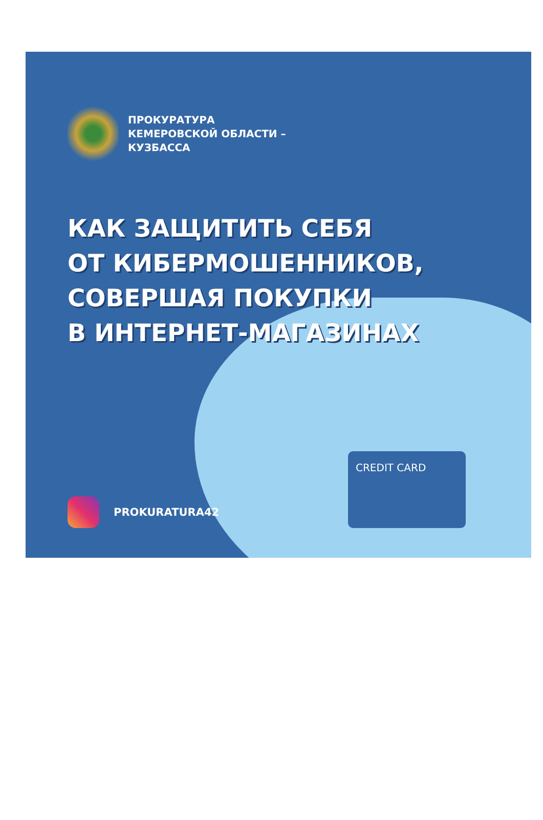ПРОКУРАТУРА
КЕМЕРОВСКОЙ ОБЛАСТИ –
КУЗБАССА
КАК ЗАЩИТИТЬ СЕБЯ
ОТ КИБЕРМОШЕННИКОВ,
СОВЕРШАЯ ПОКУПКИ
В ИНТЕРНЕТ-МАГАЗИНАХ
CREDIT CARD
PROKURATURA42